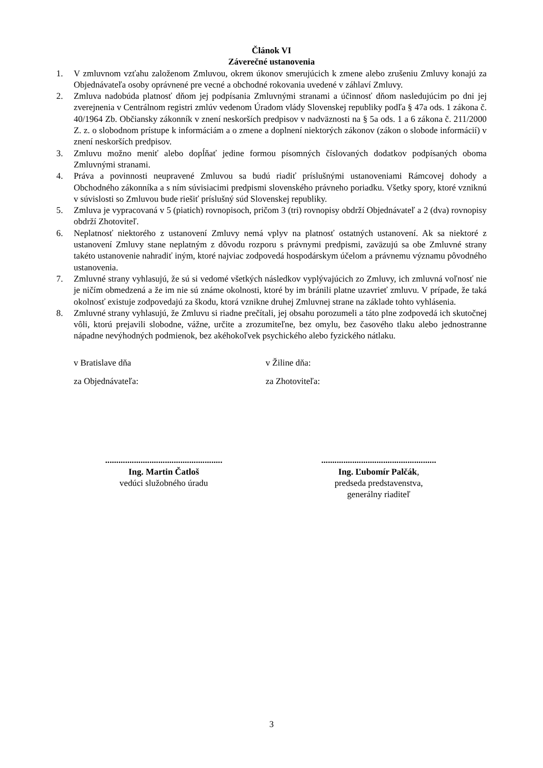Článok VI
Záverečné ustanovenia
1. V zmluvnom vzťahu založenom Zmluvou, okrem úkonov smerujúcich k zmene alebo zrušeniu Zmluvy konajú za Objednávateľa osoby oprávnené pre vecné a obchodné rokovania uvedené v záhlaví Zmluvy.
2. Zmluva nadobúda platnosť dňom jej podpísania Zmluvnými stranami a účinnosť dňom nasledujúcim po dni jej zverejnenia v Centrálnom registri zmlúv vedenom Úradom vlády Slovenskej republiky podľa § 47a ods. 1 zákona č. 40/1964 Zb. Občiansky zákonník v znení neskorších predpisov v nadväznosti na § 5a ods. 1 a 6 zákona č. 211/2000 Z. z. o slobodnom prístupe k informáciám a o zmene a doplnení niektorých zákonov (zákon o slobode informácií) v znení neskorších predpisov.
3. Zmluvu možno meniť alebo dopĺňať jedine formou písomných číslovaných dodatkov podpísaných oboma Zmluvnými stranami.
4. Práva a povinnosti neupravené Zmluvou sa budú riadiť príslušnými ustanoveniami Rámcovej dohody a Obchodného zákonníka a s ním súvisiacimi predpismi slovenského právneho poriadku. Všetky spory, ktoré vzniknú v súvislosti so Zmluvou bude riešiť príslušný súd Slovenskej republiky.
5. Zmluva je vypracovaná v 5 (piatich) rovnopisoch, pričom 3 (tri) rovnopisy obdrží Objednávateľ a 2 (dva) rovnopisy obdrží Zhotoviteľ.
6. Neplatnosť niektorého z ustanovení Zmluvy nemá vplyv na platnosť ostatných ustanovení. Ak sa niektoré z ustanovení Zmluvy stane neplatným z dôvodu rozporu s právnymi predpismi, zaväzujú sa obe Zmluvné strany takéto ustanovenie nahradiť iným, ktoré najviac zodpovedá hospodárskym účelom a právnemu významu pôvodného ustanovenia.
7. Zmluvné strany vyhlasujú, že sú si vedomé všetkých následkov vyplývajúcich zo Zmluvy, ich zmluvná voľnosť nie je ničím obmedzená a že im nie sú známe okolnosti, ktoré by im bránili platne uzavrieť zmluvu. V prípade, že taká okolnosť existuje zodpovedajú za škodu, ktorá vznikne druhej Zmluvnej strane na základe tohto vyhlásenia.
8. Zmluvné strany vyhlasujú, že Zmluvu si riadne prečítali, jej obsahu porozumeli a táto plne zodpovedá ich skutočnej vôli, ktorú prejavili slobodne, vážne, určite a zrozumiteľne, bez omylu, bez časového tlaku alebo jednostranne nápadne nevýhodných podmienok, bez akéhokoľvek psychického alebo fyzického nátlaku.
v Bratislave dňa v Žiline dňa:
za Objednávateľa: za Zhotoviteľa:
.....................................................
Ing. Martin Čatloš
vedúci služobného úradu
....................................................
Ing. Ľubomír Palčák,
predseda predstavenstva,
generálny riaditeľ
3